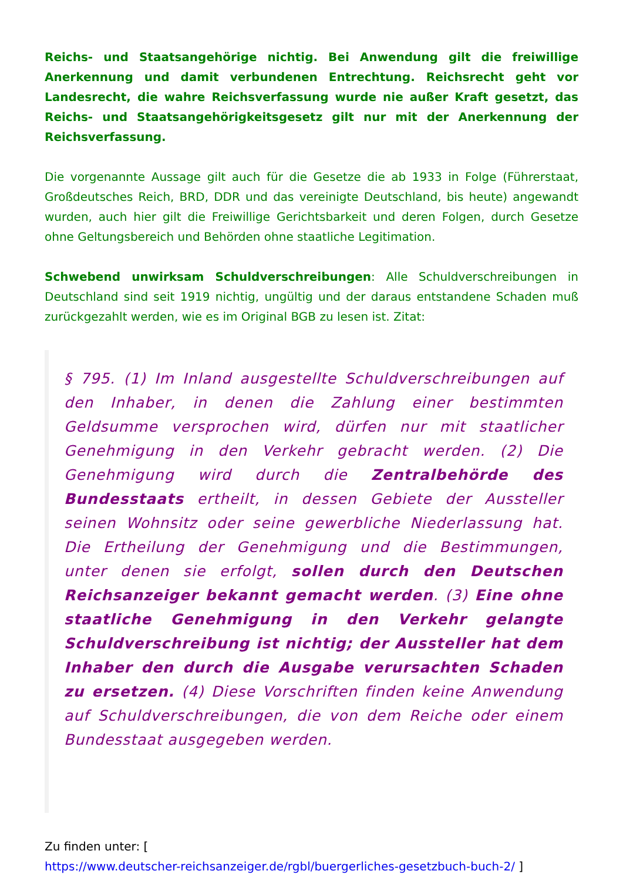Reichs- und Staatsangehörige nichtig. Bei Anwendung gilt die freiwillige Anerkennung und damit verbundenen Entrechtung. Reichsrecht geht vor Landesrecht, die wahre Reichsverfassung wurde nie außer Kraft gesetzt, das Reichs- und Staatsangehörigkeitsgesetz gilt nur mit der Anerkennung der Reichsverfassung.
Die vorgenannte Aussage gilt auch für die Gesetze die ab 1933 in Folge (Führerstaat, Großdeutsches Reich, BRD, DDR und das vereinigte Deutschland, bis heute) angewandt wurden, auch hier gilt die Freiwillige Gerichtsbarkeit und deren Folgen, durch Gesetze ohne Geltungsbereich und Behörden ohne staatliche Legitimation.
Schwebend unwirksam Schuldverschreibungen: Alle Schuldverschreibungen in Deutschland sind seit 1919 nichtig, ungültig und der daraus entstandene Schaden muß zurückgezahlt werden, wie es im Original BGB zu lesen ist. Zitat:
§ 795. (1) Im Inland ausgestellte Schuldverschreibungen auf den Inhaber, in denen die Zahlung einer bestimmten Geldsumme versprochen wird, dürfen nur mit staatlicher Genehmigung in den Verkehr gebracht werden. (2) Die Genehmigung wird durch die Zentralbehörde des Bundesstaats ertheilt, in dessen Gebiete der Aussteller seinen Wohnsitz oder seine gewerbliche Niederlassung hat. Die Ertheilung der Genehmigung und die Bestimmungen, unter denen sie erfolgt, sollen durch den Deutschen Reichsanzeiger bekannt gemacht werden. (3) Eine ohne staatliche Genehmigung in den Verkehr gelangte Schuldverschreibung ist nichtig; der Aussteller hat dem Inhaber den durch die Ausgabe verursachten Schaden zu ersetzen. (4) Diese Vorschriften finden keine Anwendung auf Schuldverschreibungen, die von dem Reiche oder einem Bundesstaat ausgegeben werden.
Zu finden unter: [
https://www.deutscher-reichsanzeiger.de/rgbl/buergerliches-gesetzbuch-buch-2/ ]